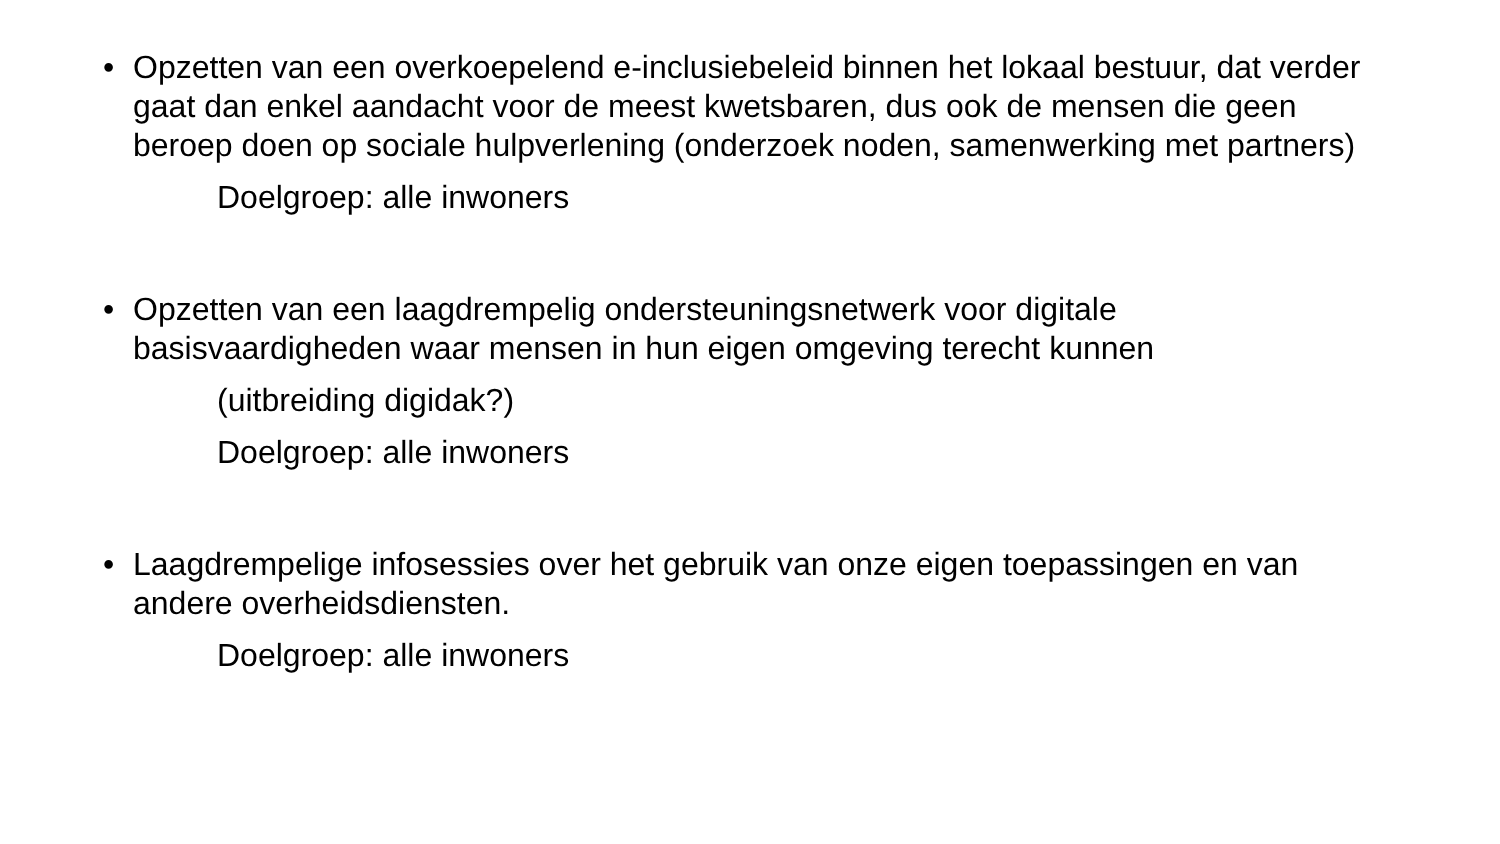• Opzetten van een overkoepelend e-inclusiebeleid binnen het lokaal bestuur, dat verder gaat dan enkel aandacht voor de meest kwetsbaren, dus ook de mensen die geen beroep doen op sociale hulpverlening (onderzoek noden, samenwerking met partners)
Doelgroep: alle inwoners
• Opzetten van een laagdrempelig ondersteuningsnetwerk voor digitale basisvaardigheden waar mensen in hun eigen omgeving terecht kunnen
(uitbreiding digidak?)
Doelgroep: alle inwoners
• Laagdrempelige infosessies over het gebruik van onze eigen toepassingen en van andere overheidsdiensten.
Doelgroep: alle inwoners